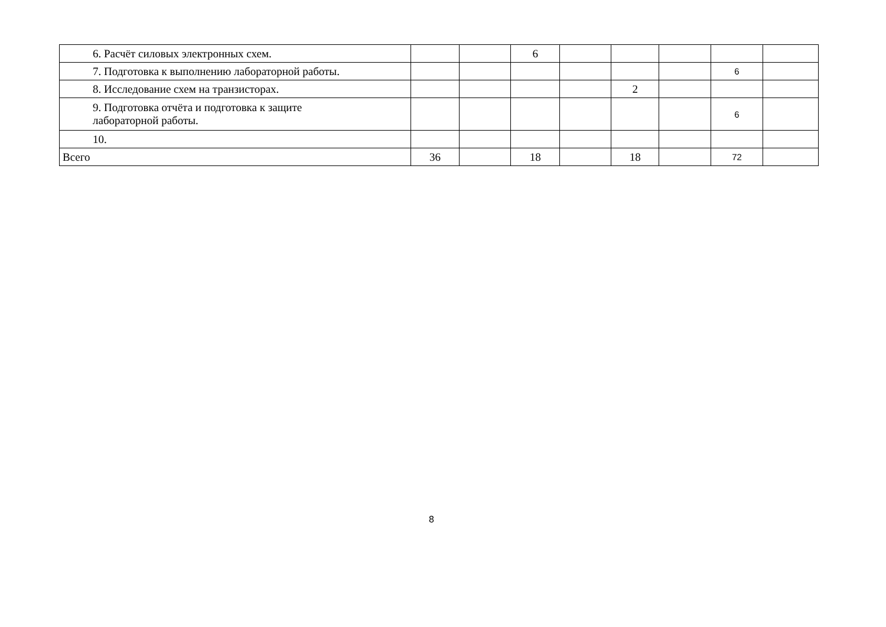| 6. Расчёт силовых электронных схем. | | | 6 | | | | | |
| 7. Подготовка к выполнению лабораторной работы. | | | | | | | 6 | |
| 8. Исследование схем на транзисторах. | | | | | 2 | | | |
| 9. Подготовка отчёта и подготовка к защите лабораторной работы. | | | | | | | 6 | |
| 10. | | | | | | | | |
| Всего | 36 | | 18 | | 18 | | 72 | |
8